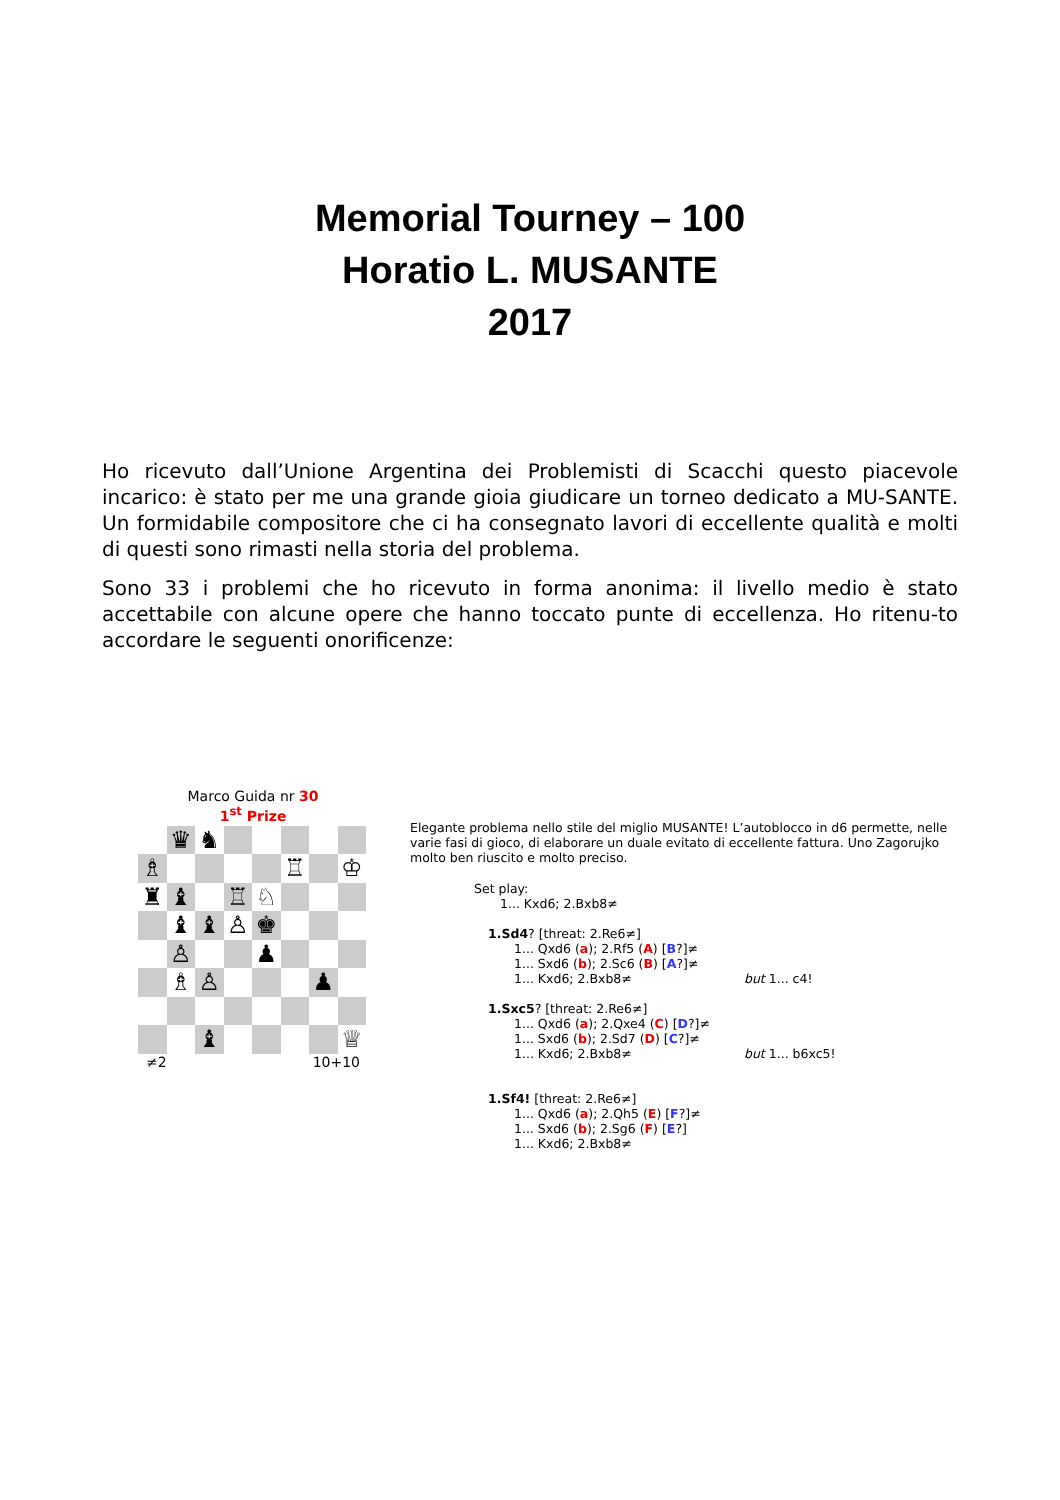Memorial Tourney – 100
Horatio L. MUSANTE
2017
Ho ricevuto dall’Unione Argentina dei Problemisti di Scacchi questo piacevole incarico: è stato per me una grande gioia giudicare un torneo dedicato a MU-SANTE. Un formidabile compositore che ci ha consegnato lavori di eccellente qualità e molti di questi sono rimasti nella storia del problema.
Sono 33 i problemi che ho ricevuto in forma anonima: il livello medio è stato accettabile con alcune opere che hanno toccato punte di eccellenza. Ho ritenu-to accordare le seguenti onorificenze:
Marco Guida nr 30
1<sup>st</sup> Prize
| | ♛ | ♞ | | | | | |
| ♗ | | | | | ♖ | | ♔ |
| ♜ | ♝ | | ♖ | ♘ | | | |
| | ♝ | ♝ | ♙ | ♚ | | | |
| | ♙ | | | ♟ | | | |
| | ♗ | ♙ | | | | ♟ | |
| | | ♝ | | | | | ♕ |
≠2 10+10
Elegante problema nello stile del miglio MUSANTE! L’autoblocco in d6 permette, nelle varie fasi di gioco, di elaborare un duale evitato di eccellente fattura. Uno Zagorujko molto ben riuscito e molto preciso.
Set play:
1... Kxd6; 2.Bxb8≠
1.Sd4? [threat: 2.Re6≠]
1... Qxd6 (a); 2.Rf5 (A) [B?]≠
1... Sxd6 (b); 2.Sc6 (B) [A?]≠
1... Kxd6; 2.Bxb8≠ but 1... c4!
1.Sxc5? [threat: 2.Re6≠]
1... Qxd6 (a); 2.Qxe4 (C) [D?]≠
1... Sxd6 (b); 2.Sd7 (D) [C?]≠
1... Kxd6; 2.Bxb8≠ but 1... b6xc5!
1.Sf4! [threat: 2.Re6≠]
1... Qxd6 (a); 2.Qh5 (E) [F?]≠
1... Sxd6 (b); 2.Sg6 (F) [E?]
1... Kxd6; 2.Bxb8≠